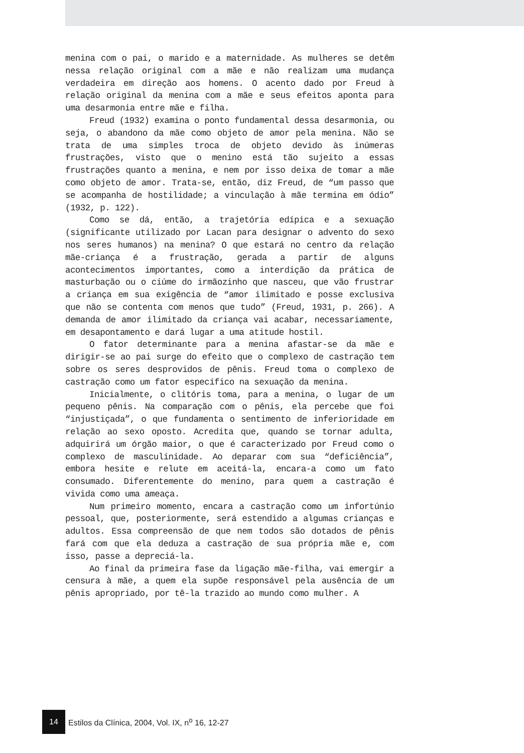menina com o pai, o marido e a maternidade. As mulheres se detêm nessa relação original com a mãe e não realizam uma mudança verdadeira em direção aos homens. O acento dado por Freud à relação original da menina com a mãe e seus efeitos aponta para uma desarmonia entre mãe e filha.
Freud (1932) examina o ponto fundamental dessa desarmonia, ou seja, o abandono da mãe como objeto de amor pela menina. Não se trata de uma simples troca de objeto devido às inúmeras frustrações, visto que o menino está tão sujeito a essas frustrações quanto a menina, e nem por isso deixa de tomar a mãe como objeto de amor. Trata-se, então, diz Freud, de “um passo que se acompanha de hostilidade; a vinculação à mãe termina em ódio” (1932, p. 122).
Como se dá, então, a trajetória edípica e a sexuação (significante utilizado por Lacan para designar o advento do sexo nos seres humanos) na menina? O que estará no centro da relação mãe-criança é a frustração, gerada a partir de alguns acontecimentos importantes, como a interdição da prática de masturbação ou o ciúme do irmãozinho que nasceu, que vão frustrar a criança em sua exigência de “amor ilimitado e posse exclusiva que não se contenta com menos que tudo” (Freud, 1931, p. 266). A demanda de amor ilimitado da criança vai acabar, necessariamente, em desapontamento e dará lugar a uma atitude hostil.
O fator determinante para a menina afastar-se da mãe e dirigir-se ao pai surge do efeito que o complexo de castração tem sobre os seres desprovidos de pênis. Freud toma o complexo de castração como um fator específico na sexuação da menina.
Inicialmente, o clitóris toma, para a menina, o lugar de um pequeno pênis. Na comparação com o pênis, ela percebe que foi “injustiçada”, o que fundamenta o sentimento de inferioridade em relação ao sexo oposto. Acredita que, quando se tornar adulta, adquirirá um órgão maior, o que é caracterizado por Freud como o complexo de masculinidade. Ao deparar com sua “deficiência”, embora hesite e relute em aceitá-la, encara-a como um fato consumado. Diferentemente do menino, para quem a castração é vivida como uma ameaça.
Num primeiro momento, encara a castração como um infortúnio pessoal, que, posteriormente, será estendido a algumas crianças e adultos. Essa compreensão de que nem todos são dotados de pênis fará com que ela deduza a castração de sua própria mãe e, com isso, passe a depreciá-la.
Ao final da primeira fase da ligação mãe-filha, vai emergir a censura à mãe, a quem ela supõe responsável pela ausência de um pênis apropriado, por tê-la trazido ao mundo como mulher. A
14 Estilos da Clínica, 2004, Vol. IX, n<sup>o</sup> 16, 12-27